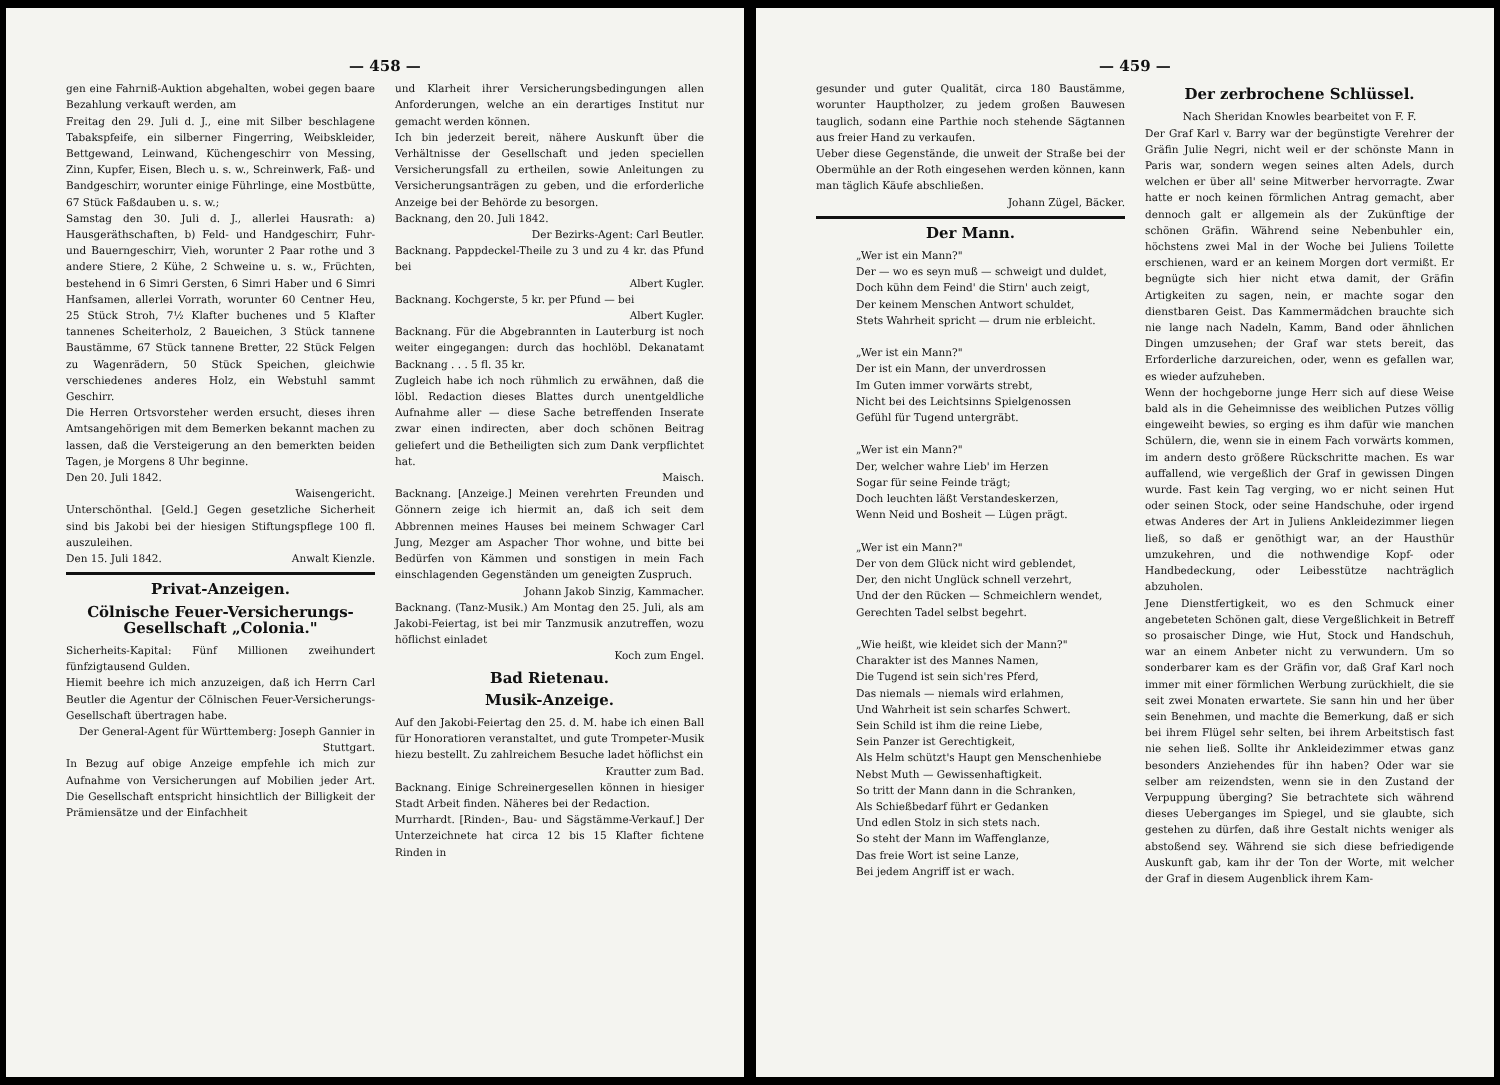— 458 —
gen eine Fahrniß-Auktion abgehalten, wobei gegen baare Bezahlung verkauft werden, am
Freitag den 29. Juli d. J., eine mit Silber beschlagene Tabakspfeife, ein silberner Fingerring, Weibskleider, Bettgewand, Leinwand, Küchengeschirr von Messing, Zinn, Kupfer, Eisen, Blech u. s. w., Schreinwerk, Faß- und Bandgeschirr, worunter einige Führlinge, eine Mostbütte, 67 Stück Faßdauben u. s. w.;
Samstag den 30. Juli d. J., allerlei Hausrath: a) Hausgeräthschaften, b) Feld- und Handgeschirr, Fuhr- und Bauerngeschirr, Vieh, worunter 2 Paar rothe und 3 andere Stiere, 2 Kühe, 2 Schweine u. s. w., Früchten, bestehend in 6 Simri Gersten, 6 Simri Haber und 6 Simri Hanfsamen, allerlei Vorrath, worunter 60 Centner Heu, 25 Stück Stroh, 7½ Klafter buchenes und 5 Klafter tannenes Scheiterholz, 2 Baueichen, 3 Stück tannene Baustämme, 67 Stück tannene Bretter, 22 Stück Felgen zu Wagenrädern, 50 Stück Speichen, gleichwie verschiedenes anderes Holz, ein Webstuhl sammt Geschirr.
Die Herren Ortsvorsteher werden ersucht, dieses ihren Amtsangehörigen mit dem Bemerken bekannt machen zu lassen, daß die Versteigerung an den bemerkten beiden Tagen, je Morgens 8 Uhr beginne.
Den 20. Juli 1842.
Waisengericht.
Unterschönthal. [Geld.] Gegen gesetzliche Sicherheit sind bis Jakobi bei der hiesigen Stiftungspflege 100 fl. auszuleihen.
Den 15. Juli 1842. Anwalt Kienzle.
Privat-Anzeigen.
Cölnische Feuer-Versicherungs-Gesellschaft „Colonia."
Sicherheits-Kapital: Fünf Millionen zweihundert fünfzigtausend Gulden.
Hiemit beehre ich mich anzuzeigen, daß ich Herrn Carl Beutler die Agentur der Cölnischen Feuer-Versicherungs-Gesellschaft übertragen habe.
Der General-Agent für Württemberg: Joseph Gannier in Stuttgart.
In Bezug auf obige Anzeige empfehle ich mich zur Aufnahme von Versicherungen auf Mobilien jeder Art. Die Gesellschaft entspricht hinsichtlich der Billigkeit der Prämiensätze und der Einfachheit
und Klarheit ihrer Versicherungsbedingungen allen Anforderungen, welche an ein derartiges Institut nur gemacht werden können.
Ich bin jederzeit bereit, nähere Auskunft über die Verhältnisse der Gesellschaft und jeden speciellen Versicherungsfall zu ertheilen, sowie Anleitungen zu Versicherungsanträgen zu geben, und die erforderliche Anzeige bei der Behörde zu besorgen.
Backnang, den 20. Juli 1842.
Der Bezirks-Agent: Carl Beutler.
Backnang. Pappdeckel-Theile zu 3 und zu 4 kr. das Pfund bei
Albert Kugler.
Backnang. Kochgerste, 5 kr. per Pfund — bei
Albert Kugler.
Backnang. Für die Abgebrannten in Lauterburg ist noch weiter eingegangen: durch das hochlöbl. Dekanatamt Backnang . . . 5 fl. 35 kr.
Zugleich habe ich noch rühmlich zu erwähnen, daß die löbl. Redaction dieses Blattes durch unentgeldliche Aufnahme aller — diese Sache betreffenden Inserate zwar einen indirecten, aber doch schönen Beitrag geliefert und die Betheiligten sich zum Dank verpflichtet hat.
Maisch.
Backnang. [Anzeige.] Meinen verehrten Freunden und Gönnern zeige ich hiermit an, daß ich seit dem Abbrennen meines Hauses bei meinem Schwager Carl Jung, Mezger am Aspacher Thor wohne, und bitte bei Bedürfen von Kämmen und sonstigen in mein Fach einschlagenden Gegenständen um geneigten Zuspruch.
Johann Jakob Sinzig, Kammacher.
Backnang. (Tanz-Musik.) Am Montag den 25. Juli, als am Jakobi-Feiertag, ist bei mir Tanzmusik anzutreffen, wozu höflichst einladet
Koch zum Engel.
Bad Rietenau.
Musik-Anzeige.
Auf den Jakobi-Feiertag den 25. d. M. habe ich einen Ball für Honoratioren veranstaltet, und gute Trompeter-Musik hiezu bestellt. Zu zahlreichem Besuche ladet höflichst ein
Krautter zum Bad.
Backnang. Einige Schreinergesellen können in hiesiger Stadt Arbeit finden. Näheres bei der Redaction.
Murrhardt. [Rinden-, Bau- und Sägstämme-Verkauf.] Der Unterzeichnete hat circa 12 bis 15 Klafter fichtene Rinden in
— 459 —
gesunder und guter Qualität, circa 180 Baustämme, worunter Hauptholzer, zu jedem großen Bauwesen tauglich, sodann eine Parthie noch stehende Sägtannen aus freier Hand zu verkaufen.
Ueber diese Gegenstände, die unweit der Straße bei der Obermühle an der Roth eingesehen werden können, kann man täglich Käufe abschließen.
Johann Zügel, Bäcker.
Der Mann.
„Wer ist ein Mann?"
Der — wo es seyn muß — schweigt und duldet,
Doch kühn dem Feind' die Stirn' auch zeigt,
Der keinem Menschen Antwort schuldet,
Stets Wahrheit spricht — drum nie erbleicht.
„Wer ist ein Mann?"
Der ist ein Mann, der unverdrossen
Im Guten immer vorwärts strebt,
Nicht bei des Leichtsinns Spielgenossen
Gefühl für Tugend untergräbt.
„Wer ist ein Mann?"
Der, welcher wahre Lieb' im Herzen
Sogar für seine Feinde trägt;
Doch leuchten läßt Verstandeskerzen,
Wenn Neid und Bosheit — Lügen prägt.
„Wer ist ein Mann?"
Der von dem Glück nicht wird geblendet,
Der, den nicht Unglück schnell verzehrt,
Und der den Rücken — Schmeichlern wendet,
Gerechten Tadel selbst begehrt.
„Wie heißt, wie kleidet sich der Mann?"
Charakter ist des Mannes Namen,
Die Tugend ist sein sich'res Pferd,
Das niemals — niemals wird erlahmen,
Und Wahrheit ist sein scharfes Schwert.
Sein Schild ist ihm die reine Liebe,
Sein Panzer ist Gerechtigkeit,
Als Helm schützt's Haupt gen Menschenhiebe
Nebst Muth — Gewissenhaftigkeit.
So tritt der Mann dann in die Schranken,
Als Schießbedarf führt er Gedanken
Und edlen Stolz in sich stets nach.
So steht der Mann im Waffenglanze,
Das freie Wort ist seine Lanze,
Bei jedem Angriff ist er wach.
Der zerbrochene Schlüssel.
Nach Sheridan Knowles bearbeitet von F. F.
Der Graf Karl v. Barry war der begünstigte Verehrer der Gräfin Julie Negri, nicht weil er der schönste Mann in Paris war, sondern wegen seines alten Adels, durch welchen er über all' seine Mitwerber hervorragte. Zwar hatte er noch keinen förmlichen Antrag gemacht, aber dennoch galt er allgemein als der Zukünftige der schönen Gräfin. Während seine Nebenbuhler ein, höchstens zwei Mal in der Woche bei Juliens Toilette erschienen, ward er an keinem Morgen dort vermißt. Er begnügte sich hier nicht etwa damit, der Gräfin Artigkeiten zu sagen, nein, er machte sogar den dienstbaren Geist. Das Kammermädchen brauchte sich nie lange nach Nadeln, Kamm, Band oder ähnlichen Dingen umzusehen; der Graf war stets bereit, das Erforderliche darzureichen, oder, wenn es gefallen war, es wieder aufzuheben.
Wenn der hochgeborne junge Herr sich auf diese Weise bald als in die Geheimnisse des weiblichen Putzes völlig eingeweiht bewies, so erging es ihm dafür wie manchen Schülern, die, wenn sie in einem Fach vorwärts kommen, im andern desto größere Rückschritte machen. Es war auffallend, wie vergeßlich der Graf in gewissen Dingen wurde. Fast kein Tag verging, wo er nicht seinen Hut oder seinen Stock, oder seine Handschuhe, oder irgend etwas Anderes der Art in Juliens Ankleidezimmer liegen ließ, so daß er genöthigt war, an der Hausthür umzukehren, und die nothwendige Kopf- oder Handbedeckung, oder Leibesstütze nachträglich abzuholen.
Jene Dienstfertigkeit, wo es den Schmuck einer angebeteten Schönen galt, diese Vergeßlichkeit in Betreff so prosaischer Dinge, wie Hut, Stock und Handschuh, war an einem Anbeter nicht zu verwundern. Um so sonderbarer kam es der Gräfin vor, daß Graf Karl noch immer mit einer förmlichen Werbung zurückhielt, die sie seit zwei Monaten erwartete. Sie sann hin und her über sein Benehmen, und machte die Bemerkung, daß er sich bei ihrem Flügel sehr selten, bei ihrem Arbeitstisch fast nie sehen ließ. Sollte ihr Ankleidezimmer etwas ganz besonders Anziehendes für ihn haben? Oder war sie selber am reizendsten, wenn sie in den Zustand der Verpuppung überging? Sie betrachtete sich während dieses Ueberganges im Spiegel, und sie glaubte, sich gestehen zu dürfen, daß ihre Gestalt nichts weniger als abstoßend sey. Während sie sich diese befriedigende Auskunft gab, kam ihr der Ton der Worte, mit welcher der Graf in diesem Augenblick ihrem Kam-